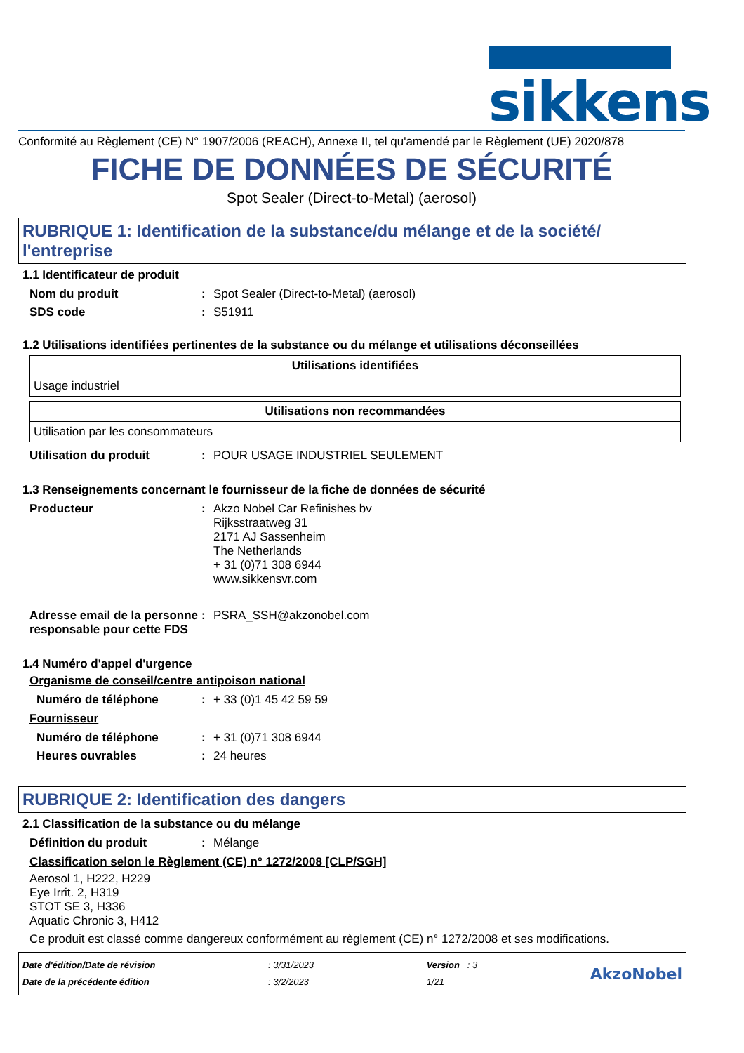sikkens
Conformité au Règlement (CE) N° 1907/2006 (REACH), Annexe II, tel qu'amendé par le Règlement (UE) 2020/878
FICHE DE DONNÉES DE SÉCURITÉ
Spot Sealer (Direct-to-Metal) (aerosol)
RUBRIQUE 1: Identification de la substance/du mélange et de la société/ l'entreprise
1.1 Identificateur de produit
Nom du produit : Spot Sealer (Direct-to-Metal) (aerosol)
SDS code : S51911
1.2 Utilisations identifiées pertinentes de la substance ou du mélange et utilisations déconseillées
| Utilisations identifiées |
| --- |
| Usage industriel |
| Utilisations non recommandées |
| --- |
| Utilisation par les consommateurs |
Utilisation du produit : POUR USAGE INDUSTRIEL SEULEMENT
1.3 Renseignements concernant le fournisseur de la fiche de données de sécurité
Producteur : Akzo Nobel Car Refinishes bv
Rijksstraatweg 31
2171 AJ Sassenheim
The Netherlands
+ 31 (0)71 308 6944
www.sikkensvr.com
Adresse email de la personne responsable pour cette FDS
: PSRA_SSH@akzonobel.com
1.4 Numéro d'appel d'urgence
Organisme de conseil/centre antipoison national
Numéro de téléphone : + 33 (0)1 45 42 59 59
Fournisseur
Numéro de téléphone : + 31 (0)71 308 6944
Heures ouvrables : 24 heures
RUBRIQUE 2: Identification des dangers
2.1 Classification de la substance ou du mélange
Définition du produit : Mélange
Classification selon le Règlement (CE) n° 1272/2008 [CLP/SGH]
Aerosol 1, H222, H229
Eye Irrit. 2, H319
STOT SE 3, H336
Aquatic Chronic 3, H412
Ce produit est classé comme dangereux conformément au règlement (CE) n° 1272/2008 et ses modifications.
Date d'édition/Date de révision
Date de la précédente édition
: 3/31/2023
: 3/2/2023
Version : 3
1/21
AkzoNobel